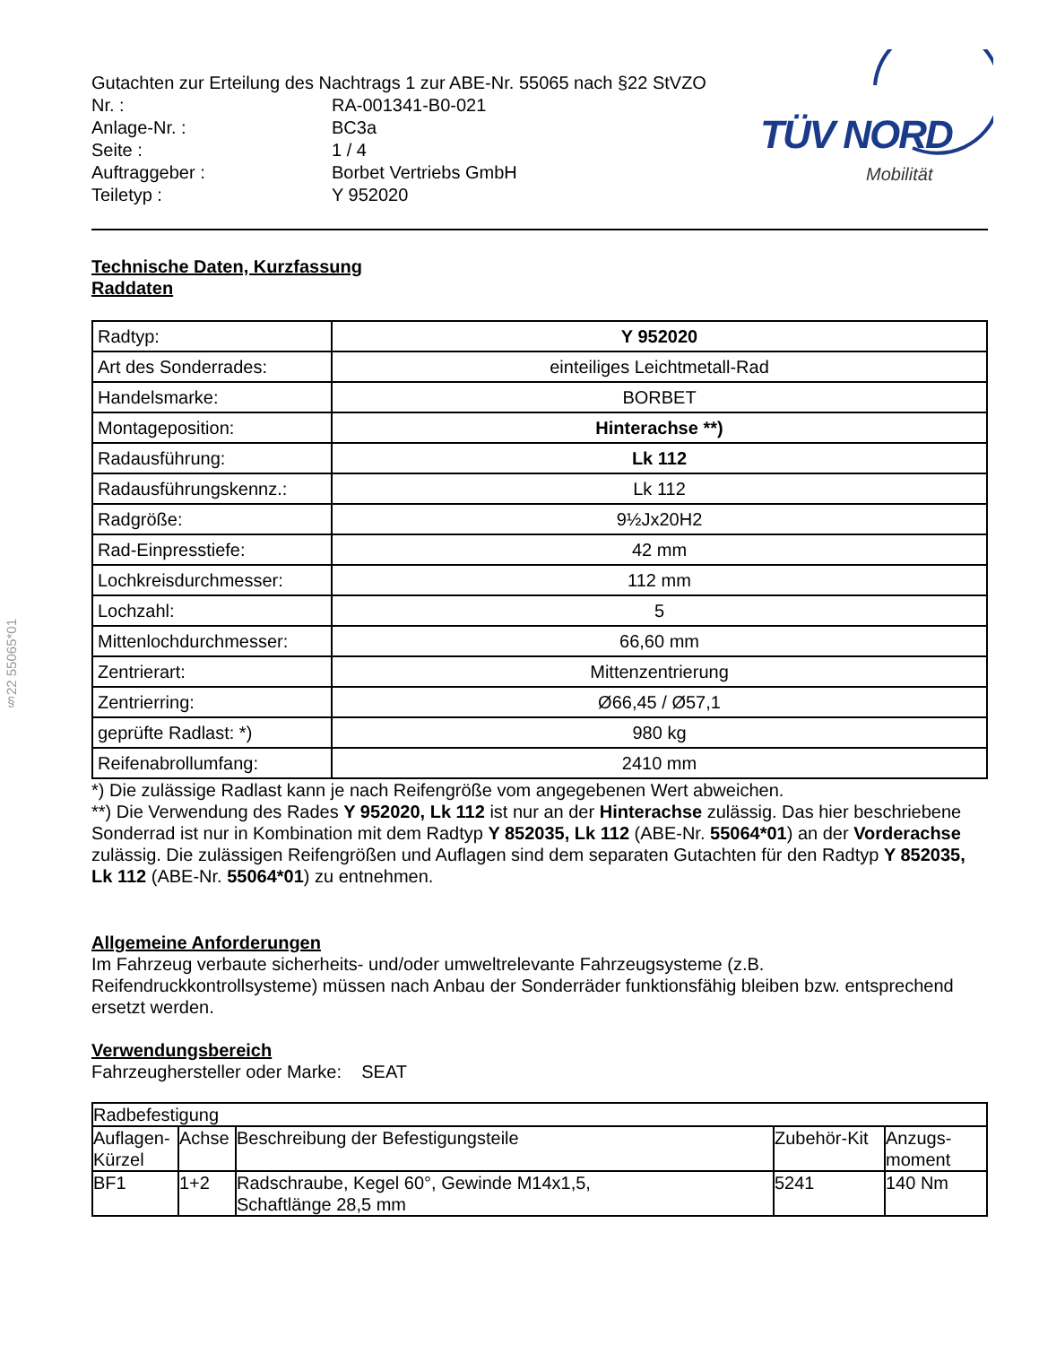§22 55065*01
TÜV NORD
Mobilität
| Gutachten zur Erteilung des Nachtrags 1 zur ABE-Nr. 55065 nach §22 StVZO | |
| Nr. : | RA-001341-B0-021 |
| Anlage-Nr. : | BC3a |
| Seite : | 1 / 4 |
| Auftraggeber : | Borbet Vertriebs GmbH |
| Teiletyp : | Y 952020 |
Technische Daten, Kurzfassung
Raddaten
| Radtyp: | Y 952020 |
| Art des Sonderrades: | einteiliges Leichtmetall-Rad |
| Handelsmarke: | BORBET |
| Montageposition: | Hinterachse **) |
| Radausführung: | Lk 112 |
| Radausführungskennz.: | Lk 112 |
| Radgröße: | 9½Jx20H2 |
| Rad-Einpresstiefe: | 42 mm |
| Lochkreisdurchmesser: | 112 mm |
| Lochzahl: | 5 |
| Mittenlochdurchmesser: | 66,60 mm |
| Zentrierart: | Mittenzentrierung |
| Zentrierring: | Ø66,45 / Ø57,1 |
| geprüfte Radlast: *) | 980 kg |
| Reifenabrollumfang: | 2410 mm |
*) Die zulässige Radlast kann je nach Reifengröße vom angegebenen Wert abweichen.
**) Die Verwendung des Rades Y 952020, Lk 112 ist nur an der Hinterachse zulässig. Das hier beschriebene Sonderrad ist nur in Kombination mit dem Radtyp Y 852035, Lk 112 (ABE-Nr. 55064*01) an der Vorderachse zulässig. Die zulässigen Reifengrößen und Auflagen sind dem separaten Gutachten für den Radtyp Y 852035, Lk 112 (ABE-Nr. 55064*01) zu entnehmen.
Allgemeine Anforderungen
Im Fahrzeug verbaute sicherheits- und/oder umweltrelevante Fahrzeugsysteme (z.B. Reifendruckkontrollsysteme) müssen nach Anbau der Sonderräder funktionsfähig bleiben bzw. entsprechend ersetzt werden.
Verwendungsbereich
Fahrzeughersteller oder Marke: SEAT
| Radbefestigung | | | | |
| --- | --- | --- | --- | --- |
| Auflagen-Kürzel | Achse | Beschreibung der Befestigungsteile | Zubehör-Kit | Anzugs-moment |
| BF1 | 1+2 | Radschraube, Kegel 60°, Gewinde M14x1,5, Schaftlänge 28,5 mm | 5241 | 140 Nm |